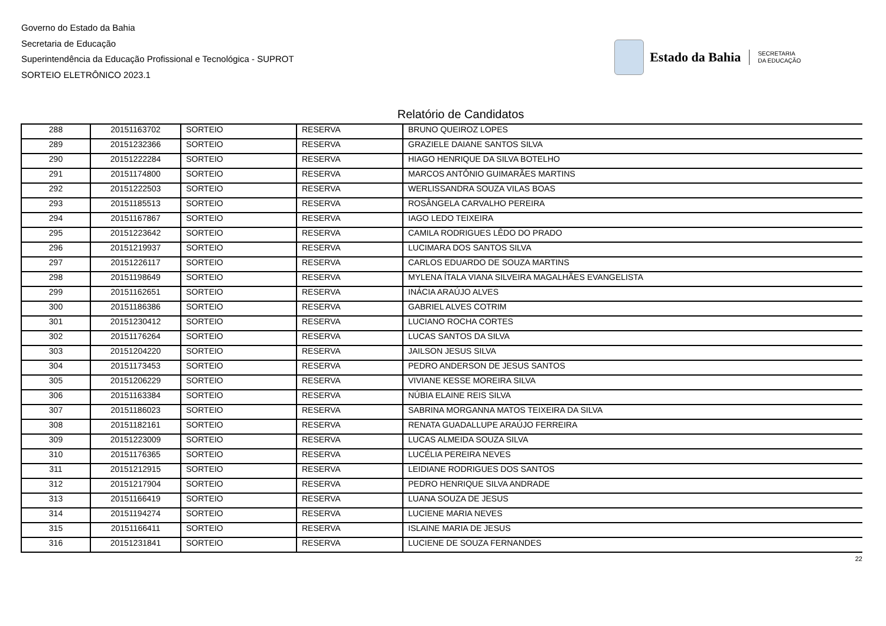Governo do Estado da Bahia
Secretaria de Educação
Superintendência da Educação Profissional e Tecnológica - SUPROT
SORTEIO ELETRÔNICO 2023.1
Estado da Bahia
SECRETARIA
DA EDUCAÇÃO
Relatório de Candidatos
| 288 | 20151163702 | SORTEIO | RESERVA | BRUNO QUEIROZ LOPES |
| 289 | 20151232366 | SORTEIO | RESERVA | GRAZIELE DAIANE SANTOS SILVA |
| 290 | 20151222284 | SORTEIO | RESERVA | HIAGO HENRIQUE DA SILVA BOTELHO |
| 291 | 20151174800 | SORTEIO | RESERVA | MARCOS ANTÔNIO GUIMARÃES MARTINS |
| 292 | 20151222503 | SORTEIO | RESERVA | WERLISSANDRA SOUZA VILAS BOAS |
| 293 | 20151185513 | SORTEIO | RESERVA | ROSÂNGELA CARVALHO PEREIRA |
| 294 | 20151167867 | SORTEIO | RESERVA | IAGO LEDO TEIXEIRA |
| 295 | 20151223642 | SORTEIO | RESERVA | CAMILA RODRIGUES LÊDO DO PRADO |
| 296 | 20151219937 | SORTEIO | RESERVA | LUCIMARA DOS SANTOS SILVA |
| 297 | 20151226117 | SORTEIO | RESERVA | CARLOS EDUARDO DE SOUZA MARTINS |
| 298 | 20151198649 | SORTEIO | RESERVA | MYLENA ÍTALA VIANA SILVEIRA MAGALHÃES EVANGELISTA |
| 299 | 20151162651 | SORTEIO | RESERVA | INÁCIA ARAÚJO ALVES |
| 300 | 20151186386 | SORTEIO | RESERVA | GABRIEL ALVES COTRIM |
| 301 | 20151230412 | SORTEIO | RESERVA | LUCIANO ROCHA CORTES |
| 302 | 20151176264 | SORTEIO | RESERVA | LUCAS SANTOS DA SILVA |
| 303 | 20151204220 | SORTEIO | RESERVA | JAILSON JESUS SILVA |
| 304 | 20151173453 | SORTEIO | RESERVA | PEDRO ANDERSON DE JESUS SANTOS |
| 305 | 20151206229 | SORTEIO | RESERVA | VIVIANE KESSE MOREIRA SILVA |
| 306 | 20151163384 | SORTEIO | RESERVA | NÚBIA ELAINE REIS SILVA |
| 307 | 20151186023 | SORTEIO | RESERVA | SABRINA MORGANNA MATOS TEIXEIRA DA SILVA |
| 308 | 20151182161 | SORTEIO | RESERVA | RENATA GUADALLUPE ARAÚJO FERREIRA |
| 309 | 20151223009 | SORTEIO | RESERVA | LUCAS ALMEIDA SOUZA SILVA |
| 310 | 20151176365 | SORTEIO | RESERVA | LUCÉLIA PEREIRA NEVES |
| 311 | 20151212915 | SORTEIO | RESERVA | LEIDIANE RODRIGUES DOS SANTOS |
| 312 | 20151217904 | SORTEIO | RESERVA | PEDRO HENRIQUE SILVA ANDRADE |
| 313 | 20151166419 | SORTEIO | RESERVA | LUANA SOUZA DE JESUS |
| 314 | 20151194274 | SORTEIO | RESERVA | LUCIENE MARIA NEVES |
| 315 | 20151166411 | SORTEIO | RESERVA | ISLAINE MARIA DE JESUS |
| 316 | 20151231841 | SORTEIO | RESERVA | LUCIENE DE SOUZA FERNANDES |
22